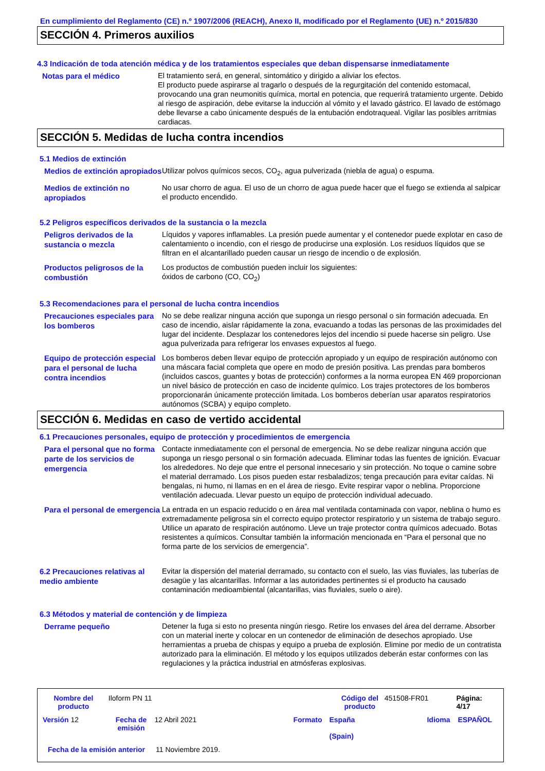En cumplimiento del Reglamento (CE) n.º 1907/2006 (REACH), Anexo II, modificado por el Reglamento (UE) n.º 2015/830
SECCIÓN 4. Primeros auxilios
4.3 Indicación de toda atención médica y de los tratamientos especiales que deban dispensarse inmediatamente
Notas para el médico
El tratamiento será, en general, sintomático y dirigido a aliviar los efectos.
El producto puede aspirarse al tragarlo o después de la regurgitación del contenido estomacal, provocando una gran neumonitis química, mortal en potencia, que requerirá tratamiento urgente. Debido al riesgo de aspiración, debe evitarse la inducción al vómito y el lavado gástrico. El lavado de estómago debe llevarse a cabo únicamente después de la entubación endotraqueal. Vigilar las posibles arritmias cardiacas.
SECCIÓN 5. Medidas de lucha contra incendios
5.1 Medios de extinción
Medios de extinción apropiados
Utilizar polvos químicos secos, CO<sub>2</sub>, agua pulverizada (niebla de agua) o espuma.
Medios de extinción no apropiados
No usar chorro de agua. El uso de un chorro de agua puede hacer que el fuego se extienda al salpicar el producto encendido.
5.2 Peligros específicos derivados de la sustancia o la mezcla
Peligros derivados de la sustancia o mezcla
Líquidos y vapores inflamables. La presión puede aumentar y el contenedor puede explotar en caso de calentamiento o incendio, con el riesgo de producirse una explosión. Los residuos líquidos que se filtran en el alcantarillado pueden causar un riesgo de incendio o de explosión.
Productos peligrosos de la combustión
Los productos de combustión pueden incluir los siguientes:
óxidos de carbono (CO, CO<sub>2</sub>)
5.3 Recomendaciones para el personal de lucha contra incendios
Precauciones especiales para los bomberos
No se debe realizar ninguna acción que suponga un riesgo personal o sin formación adecuada. En caso de incendio, aislar rápidamente la zona, evacuando a todas las personas de las proximidades del lugar del incidente. Desplazar los contenedores lejos del incendio si puede hacerse sin peligro. Use agua pulverizada para refrigerar los envases expuestos al fuego.
Equipo de protección especial para el personal de lucha contra incendios
Los bomberos deben llevar equipo de protección apropiado y un equipo de respiración autónomo con una máscara facial completa que opere en modo de presión positiva. Las prendas para bomberos (incluidos cascos, guantes y botas de protección) conformes a la norma europea EN 469 proporcionan un nivel básico de protección en caso de incidente químico. Los trajes protectores de los bomberos proporcionarán únicamente protección limitada. Los bomberos deberían usar aparatos respiratorios autónomos (SCBA) y equipo completo.
SECCIÓN 6. Medidas en caso de vertido accidental
6.1 Precauciones personales, equipo de protección y procedimientos de emergencia
Para el personal que no forma parte de los servicios de emergencia
Contacte inmediatamente con el personal de emergencia. No se debe realizar ninguna acción que suponga un riesgo personal o sin formación adecuada. Eliminar todas las fuentes de ignición. Evacuar los alrededores. No deje que entre el personal innecesario y sin protección. No toque o camine sobre el material derramado. Los pisos pueden estar resbaladizos; tenga precaución para evitar caídas. Ni bengalas, ni humo, ni llamas en en el área de riesgo. Evite respirar vapor o neblina. Proporcione ventilación adecuada. Llevar puesto un equipo de protección individual adecuado.
Para el personal de emergencia
La entrada en un espacio reducido o en área mal ventilada contaminada con vapor, neblina o humo es extremadamente peligrosa sin el correcto equipo protector respiratorio y un sistema de trabajo seguro. Utilice un aparato de respiración autónomo. Lleve un traje protector contra químicos adecuado. Botas resistentes a químicos. Consultar también la información mencionada en “Para el personal que no forma parte de los servicios de emergencia”.
6.2 Precauciones relativas al medio ambiente
Evitar la dispersión del material derramado, su contacto con el suelo, las vias fluviales, las tuberías de desagüe y las alcantarillas. Informar a las autoridades pertinentes si el producto ha causado contaminación medioambiental (alcantarillas, vias fluviales, suelo o aire).
6.3 Métodos y material de contención y de limpieza
Derrame pequeño
Detener la fuga si esto no presenta ningún riesgo. Retire los envases del área del derrame. Absorber con un material inerte y colocar en un contenedor de eliminación de desechos apropiado. Use herramientas a prueba de chispas y equipo a prueba de explosión. Elimine por medio de un contratista autorizado para la eliminación. El método y los equipos utilizados deberán estar conformes con las regulaciones y la práctica industrial en atmósferas explosivas.
Nombre del producto Iloform PN 11 Código del producto 451508-FR01 Página: 4/17
Versión 12 Fecha de emisión 12 Abril 2021 Formato España
(Spain) Idioma ESPAÑOL
Fecha de la emisión anterior 11 Noviembre 2019.